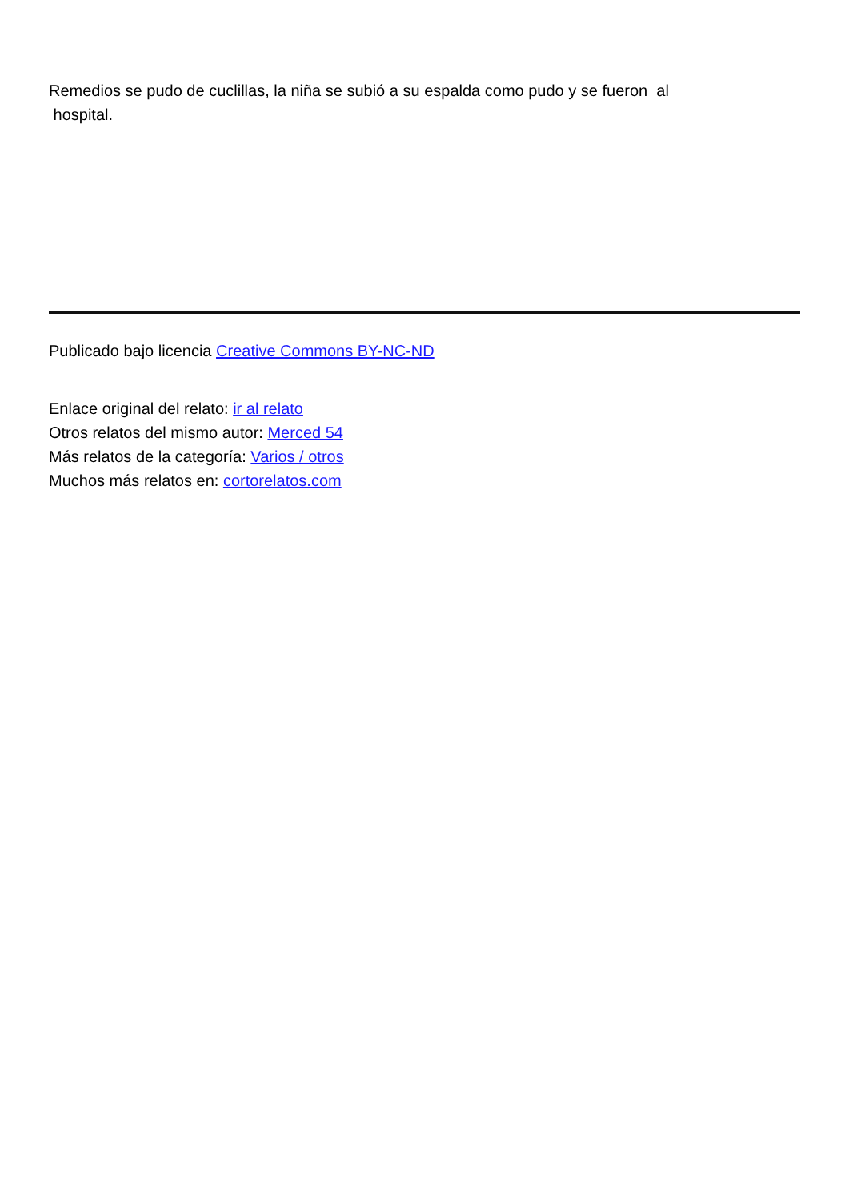Remedios se pudo de cuclillas, la niña se subió a su espalda como pudo y se fueron al
hospital.
Publicado bajo licencia Creative Commons BY-NC-ND
Enlace original del relato: ir al relato
Otros relatos del mismo autor: Merced 54
Más relatos de la categoría: Varios / otros
Muchos más relatos en: cortorelatos.com